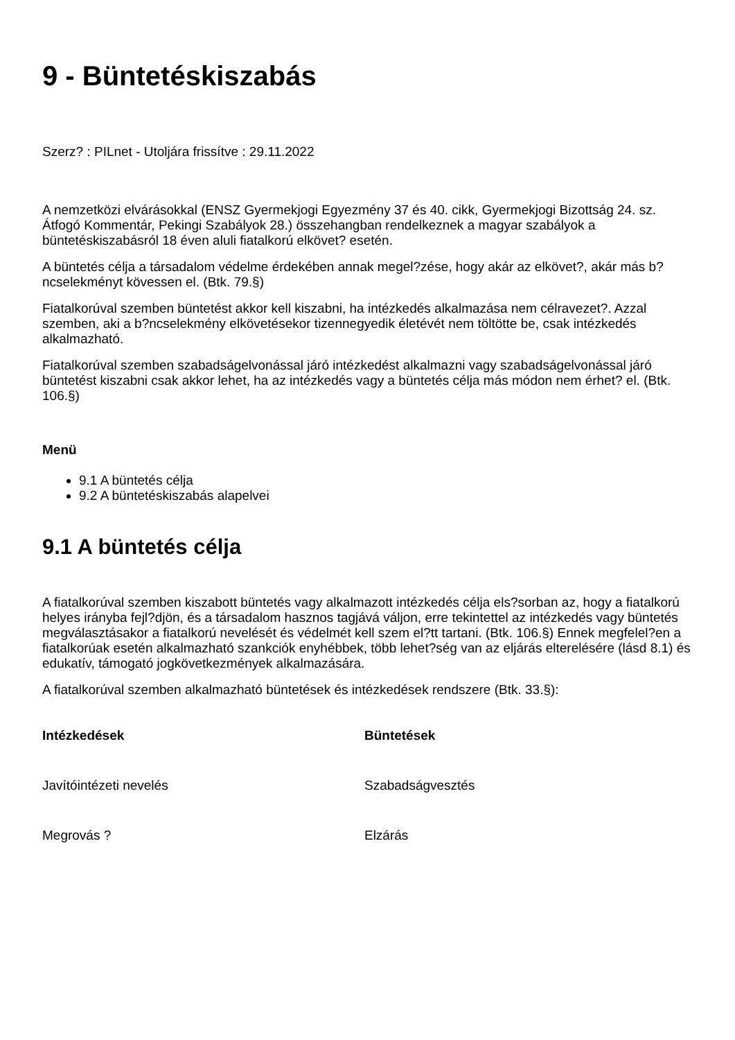9 - Büntetéskiszabás
Szerz? : PILnet - Utoljára frissítve : 29.11.2022
A nemzetközi elvárásokkal (ENSZ Gyermekjogi Egyezmény 37 és 40. cikk, Gyermekjogi Bizottság 24. sz. Átfogó Kommentár, Pekingi Szabályok 28.) összehangban rendelkeznek a magyar szabályok a büntetéskiszabásról 18 éven aluli fiatalkorú elkövet? esetén.
A büntetés célja a társadalom védelme érdekében annak megel?zése, hogy akár az elkövet?, akár más b?ncselekményt kövessen el. (Btk. 79.§)
Fiatalkorúval szemben büntetést akkor kell kiszabni, ha intézkedés alkalmazása nem célravezet?. Azzal szemben, aki a b?ncselekmény elkövetésekor tizennegyedik életévét nem töltötte be, csak intézkedés alkalmazható.
Fiatalkorúval szemben szabadságelvonással járó intézkedést alkalmazni vagy szabadságelvonással járó büntetést kiszabni csak akkor lehet, ha az intézkedés vagy a büntetés célja más módon nem érhet? el. (Btk. 106.§)
Menü
9.1 A büntetés célja
9.2 A büntetéskiszabás alapelvei
9.1 A büntetés célja
A fiatalkorúval szemben kiszabott büntetés vagy alkalmazott intézkedés célja els?sorban az, hogy a fiatalkorú helyes irányba fejl?djön, és a társadalom hasznos tagjává váljon, erre tekintettel az intézkedés vagy büntetés megválasztásakor a fiatalkorú nevelését és védelmét kell szem el?tt tartani. (Btk. 106.§) Ennek megfelel?en a fiatalkorúak esetén alkalmazható szankciók enyhébbek, több lehet?ség van az eljárás elterelésére (lásd 8.1) és edukatív, támogató jogkövetkezmények alkalmazására.
A fiatalkorúval szemben alkalmazható büntetések és intézkedések rendszere (Btk. 33.§):
| Intézkedések | Büntetések |
| --- | --- |
| Javítóintézeti nevelés | Szabadságvesztés |
| Megrovás ? | Elzárás |